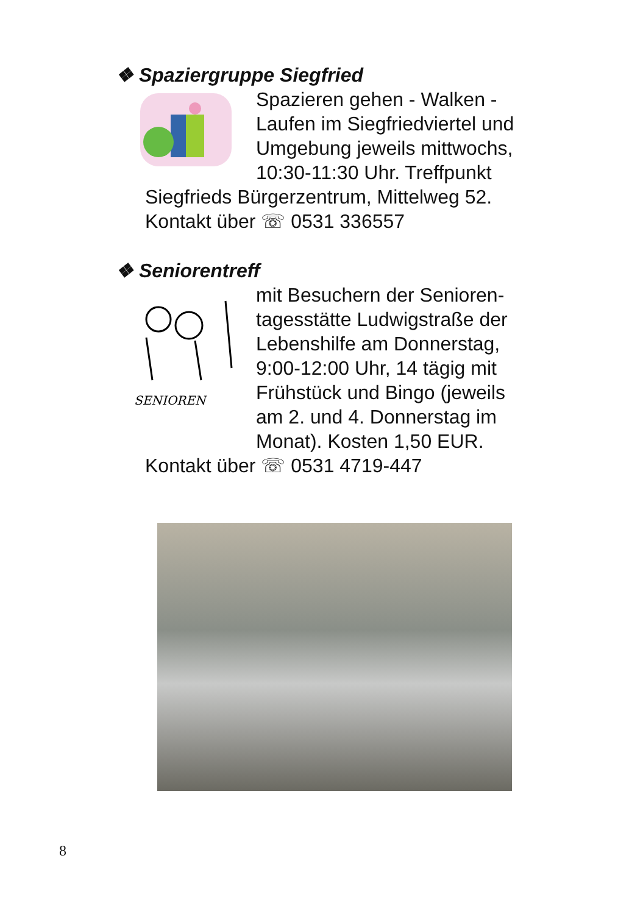❖ Spaziergruppe Siegfried
Spazieren gehen - Walken - Laufen im Siegfriedviertel und Umgebung jeweils mittwochs, 10:30-11:30 Uhr. Treffpunkt
Siegfrieds Bürgerzentrum, Mittelweg 52.
Kontakt über ☏ 0531 336557
❖ Seniorentreff
SENIOREN
mit Besuchern der Senioren-tagesstätte Ludwigstraße der Lebenshilfe am Donnerstag, 9:00-12:00 Uhr, 14 tägig mit Frühstück und Bingo (jeweils am 2. und 4. Donnerstag im Monat). Kosten 1,50 EUR.
Kontakt über ☏ 0531 4719-447
8